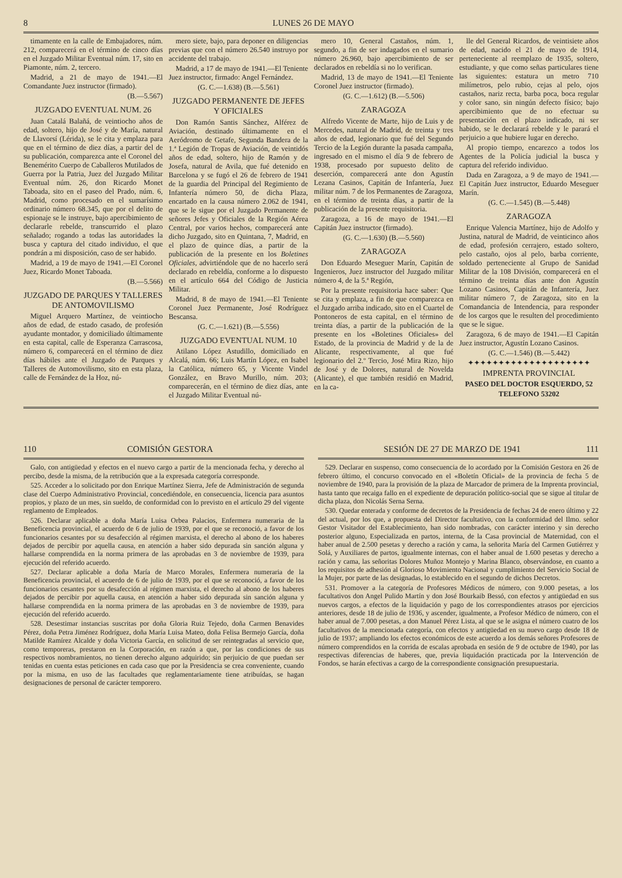8 LUNES 26 DE MAYO
timamente en la calle de Embajadores, núm. 212, comparecerá en el término de cinco días en el Juzgado Militar Eventual núm. 17, sito en Piamonte, núm. 2, tercero.
Madrid, a 21 de mayo de 1941.—El Comandante Juez instructor (firmado).
(B.—5.567)
JUZGADO EVENTUAL NUM. 26
Juan Catalá Balañá, de veintiocho años de edad, soltero, hijo de José y de María, natural de Llavorsí (Lérida), se le cita y emplaza para que en el término de diez días, a partir del de su publicación, comparezca ante el Coronel del Benemérito Cuerpo de Caballeros Mutilados de Guerra por la Patria, Juez del Juzgado Militar Eventual núm. 26, don Ricardo Monet Taboada, sito en el paseo del Prado, núm. 6, Madrid, como procesado en el sumarísimo ordinario número 68.345, que por el delito de espionaje se le instruye, bajo apercibimiento de declararle rebelde, transcurrido el plazo señalado; rogando a todas las autoridades la busca y captura del citado individuo, el que pondrán a mi disposición, caso de ser habido.
Madrid, a 19 de mayo de 1941.—El Coronel Juez, Ricardo Monet Taboada.
(B.—5.566)
JUZGADO DE PARQUES Y TALLERES DE ANTOMOVILISMO
Miguel Arquero Martínez, de veintiocho años de edad, de estado casado, de profesión ayudante montador, y domiciliado últimamente en esta capital, calle de Esperanza Carrascosa, número 6, comparecerá en el término de diez días hábiles ante el Juzgado de Parques y Talleres de Automovilismo, sito en esta plaza, calle de Fernández de la Hoz, nú-
mero siete, bajo, para deponer en diligencias previas que con el número 26.540 instruyo por accidente del trabajo.
Madrid, a 17 de mayo de 1941.—El Teniente Juez instructor, firmado: Angel Fernández.
(G. C.—1.638) (B.—5.561)
JUZGADO PERMANENTE DE JEFES Y OFICIALES
Don Ramón Santis Sánchez, Alférez de Aviación, destinado últimamente en el Aeródromo de Getafe, Segunda Bandera de la 1.ª Legión de Tropas de Aviación, de veintidós años de edad, soltero, hijo de Ramón y de Josefa, natural de Avila, que fué detenido en Barcelona y se fugó el 26 de febrero de 1941 de la guardia del Principal del Regimiento de Infantería número 50, de dicha Plaza, encartado en la causa número 2.062 de 1941, que se le sigue por el Juzgado Permanente de señores Jefes y Oficiales de la Región Aérea Central, por varios hechos, comparecerá ante dicho Juzgado, sito en Quintana, 7, Madrid, en el plazo de quince días, a partir de la publicación de la presente en los Boletines Oficiales, advirtiéndole que de no hacerlo será declarado en rebeldía, conforme a lo dispuesto en el artículo 664 del Código de Justicia Militar.
Madrid, 8 de mayo de 1941.—El Teniente Coronel Juez Permanente, José Rodríguez Bescansa.
(G. C.—1.621) (B.—5.556)
JUZGADO EVENTUAL NUM. 10
Atilano López Astudillo, domiciliado en Alcalá, núm. 66; Luis Martín López, en Isabel la Católica, número 65, y Vicente Vindel González, en Bravo Murillo, núm. 203; comparecerán, en el término de diez días, ante el Juzgado Militar Eventual nú-
mero 10, General Castaños, núm. 1, segundo, a fin de ser indagados en el sumario número 26.960, bajo apercibimiento de ser declarados en rebeldía si no lo verifican.
Madrid, 13 de mayo de 1941.—El Teniente Coronel Juez instructor (firmado).
(G. C.—1.612) (B.—5.506)
ZARAGOZA
Alfredo Vicente de Marte, hijo de Luis y de Mercedes, natural de Madrid, de treinta y tres años de edad, legionario que fué del Segundo Tercio de la Legión durante la pasada campaña, ingresado en el mismo el día 9 de febrero de 1938, procesado por supuesto delito de deserción, comparecerá ante don Agustín Lezana Casinos, Capitán de Infantería, Juez militar núm. 7 de los Permanentes de Zaragoza, en el término de treinta días, a partir de la publicación de la presente requisitoria.
Zaragoza, a 16 de mayo de 1941.—El Capitán Juez instructor (firmado).
(G. C.—1.630) (B.—5.560)
ZARAGOZA
Don Eduardo Meseguer Marín, Capitán de Ingenieros, Juez instructor del Juzgado militar número 4, de la 5.ª Región,
Por la presente requisitoria hace saber: Que se cita y emplaza, a fin de que comparezca en el Juzgado arriba indicado, sito en el Cuartel de Pontoneros de esta capital, en el término de treinta días, a partir de la publicación de la presente en los «Boletines Oficiales» del Estado, de la provincia de Madrid y de la de Alicante, respectivamente, al que fué legionario del 2.º Tercio, José Mira Rizo, hijo de José y de Dolores, natural de Novelda (Alicante), el que también residió en Madrid, en la ca-
lle del General Ricardos, de veintisiete años de edad, nacido el 21 de mayo de 1914, perteneciente al reemplazo de 1935, soltero, estudiante, y que como señas particulares tiene las siguientes: estatura un metro 710 milímetros, pelo rubio, cejas al pelo, ojos castaños, nariz recta, barba poca, boca regular y color sano, sin ningún defecto físico; bajo apercibimiento que de no efectuar su presentación en el plazo indicado, ni ser habido, se le declarará rebelde y le parará el perjuicio a que hubiere lugar en derecho.
Al propio tiempo, encarezco a todos los Agentes de la Policía judicial la busca y captura del referido individuo.
Dada en Zaragoza, a 9 de mayo de 1941.—El Capitán Juez instructor, Eduardo Meseguer Marín.
(G. C.—1.545) (B.—5.448)
ZARAGOZA
Enrique Valencia Martínez, hijo de Adolfo y Justina, natural de Madrid, de veinticinco años de edad, profesión cerrajero, estado soltero, pelo castaño, ojos al pelo, barba corriente, soldado perteneciente al Grupo de Sanidad Militar de la 108 División, comparecerá en el término de treinta días ante don Agustín Lozano Casinos, Capitán de Infantería, Juez militar número 7, de Zaragoza, sito en la Comandancia de Intendencia, para responder de los cargos que le resulten del procedimiento que se le sigue.
Zaragoza, 6 de mayo de 1941.—El Capitán Juez instructor, Agustín Lozano Casinos.
(G. C.—1.546) (B.—5.442)
✦✦✦✦✦✦✦✦✦✦✦✦✦✦✦✦✦✦✦✦
IMPRENTA PROVINCIAL
PASEO DEL DOCTOR ESQUERDO, 52
TELEFONO 53202
110 COMISIÓN GESTORA
Galo, con antigüedad y efectos en el nuevo cargo a partir de la mencionada fecha, y derecho al percibo, desde la misma, de la retribución que a la expresada categoría corresponde.
525. Acceder a lo solicitado por don Enrique Martínez Sierra, Jefe de Administración de segunda clase del Cuerpo Administrativo Provincial, concediéndole, en consecuencia, licencia para asuntos propios, y plazo de un mes, sin sueldo, de conformidad con lo previsto en el artículo 29 del vigente reglamento de Empleados.
526. Declarar aplicable a doña María Luisa Orbea Palacios, Enfermera numeraria de la Beneficencia provincial, el acuerdo de 6 de julio de 1939, por el que se reconoció, a favor de los funcionarios cesantes por su desafección al régimen marxista, el derecho al abono de los haberes dejados de percibir por aquella causa, en atención a haber sido depurada sin sanción alguna y hallarse comprendida en la norma primera de las aprobadas en 3 de noviembre de 1939, para ejecución del referido acuerdo.
527. Declarar aplicable a doña María de Marco Morales, Enfermera numeraria de la Beneficencia provincial, el acuerdo de 6 de julio de 1939, por el que se reconoció, a favor de los funcionarios cesantes por su desafección al régimen marxista, el derecho al abono de los haberes dejados de percibir por aquella causa, en atención a haber sido depurada sin sanción alguna y hallarse comprendida en la norma primera de las aprobadas en 3 de noviembre de 1939, para ejecución del referido acuerdo.
528. Desestimar instancias suscritas por doña Gloria Ruiz Tejedo, doña Carmen Benavides Pérez, doña Petra Jiménez Rodríguez, doña María Luisa Mateo, doña Felisa Bermejo García, doña Matilde Ramírez Alcalde y doña Victoria García, en solicitud de ser reintegradas al servicio que, como temporeras, prestaron en la Corporación, en razón a que, por las condiciones de sus respectivos nombramientos, no tienen derecho alguno adquirido; sin perjuicio de que puedan ser tenidas en cuenta estas peticiones en cada caso que por la Presidencia se crea conveniente, cuando por la misma, en uso de las facultades que reglamentariamente tiene atribuídas, se hagan designaciones de personal de carácter temporero.
SESIÓN DE 27 DE MARZO DE 1941 111
529. Declarar en suspenso, como consecuencia de lo acordado por la Comisión Gestora en 26 de febrero último, el concurso convocado en el «Boletín Oficial» de la provincia de fecha 5 de noviembre de 1940, para la provisión de la plaza de Marcador de primera de la Imprenta provincial, hasta tanto que recaiga fallo en el expediente de depuración político-social que se sigue al titular de dicha plaza, don Nicolás Serna Serna.
530. Quedar enterada y conforme de decretos de la Presidencia de fechas 24 de enero último y 22 del actual, por los que, a propuesta del Director facultativo, con la conformidad del Ilmo. señor Gestor Visitador del Establecimiento, han sido nombradas, con carácter interino y sin derecho posterior alguno, Especializada en partos, interna, de la Casa provincial de Maternidad, con el haber anual de 2.500 pesetas y derecho a ración y cama, la señorita María del Carmen Gutiérrez y Solá, y Auxiliares de partos, igualmente internas, con el haber anual de 1.600 pesetas y derecho a ración y cama, las señoritas Dolores Muñoz Montejo y Marina Blanco, observándose, en cuanto a los requisitos de adhesión al Glorioso Movimiento Nacional y cumplimiento del Servicio Social de la Mujer, por parte de las designadas, lo establecido en el segundo de dichos Decretos.
531. Promover a la categoría de Profesores Médicos de número, con 9.000 pesetas, a los facultativos don Angel Pulido Martín y don José Bourkaib Bessó, con efectos y antigüedad en sus nuevos cargos, a efectos de la liquidación y pago de los correspondientes atrasos por ejercicios anteriores, desde 18 de julio de 1936, y ascender, igualmente, a Profesor Médico de número, con el haber anual de 7.000 pesetas, a don Manuel Pérez Lista, al que se le asigna el número cuatro de los facultativos de la mencionada categoría, con efectos y antigüedad en su nuevo cargo desde 18 de julio de 1937; ampliando los efectos económicos de este acuerdo a los demás señores Profesores de número comprendidos en la corrida de escalas aprobada en sesión de 9 de octubre de 1940, por las respectivas diferencias de haberes, que, previa liquidación practicada por la Intervención de Fondos, se harán efectivas a cargo de la correspondiente consignación presupuestaria.